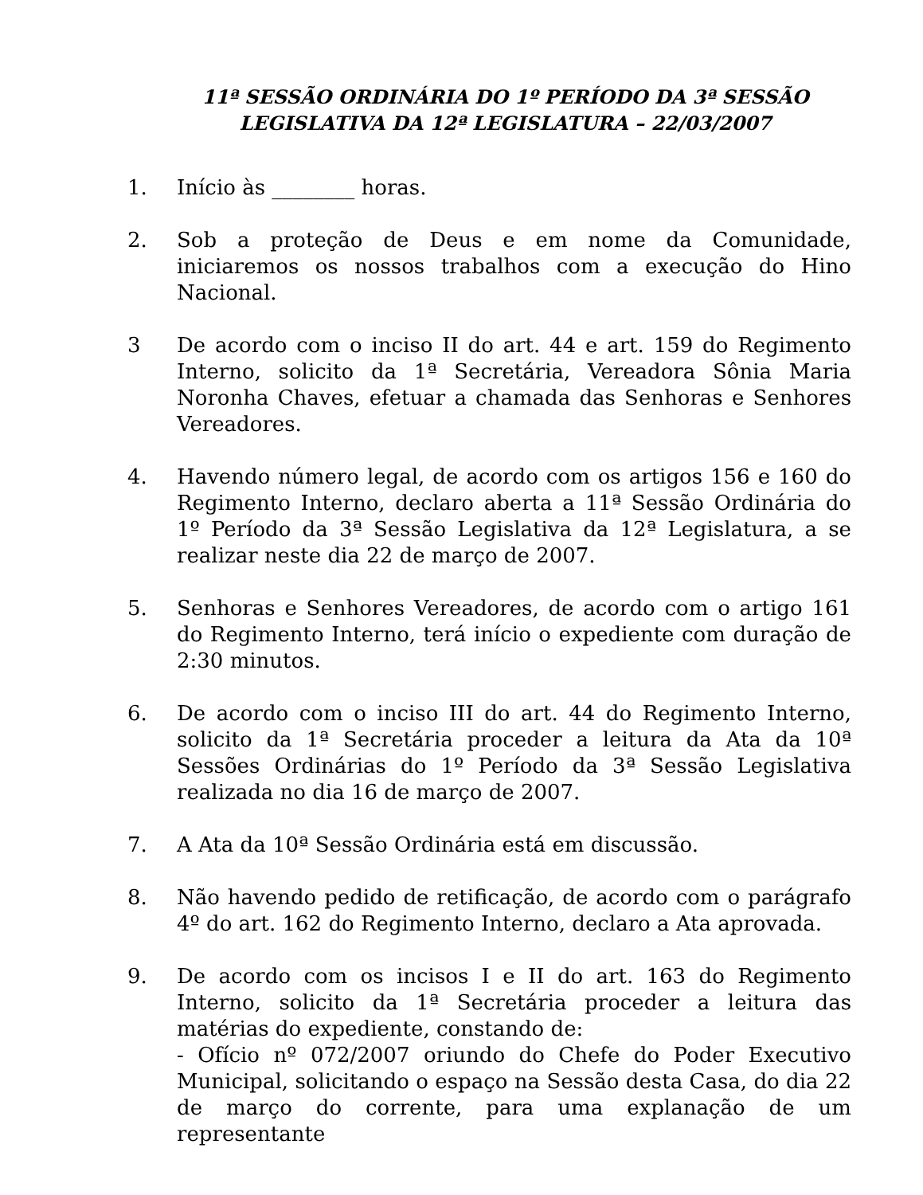11ª SESSÃO ORDINÁRIA DO 1º PERÍODO DA 3ª SESSÃO
LEGISLATIVA DA 12ª LEGISLATURA – 22/03/2007
1. Início às ________ horas.
2. Sob a proteção de Deus e em nome da Comunidade, iniciaremos os nossos trabalhos com a execução do Hino Nacional.
3 De acordo com o inciso II do art. 44 e art. 159 do Regimento Interno, solicito da 1ª Secretária, Vereadora Sônia Maria Noronha Chaves, efetuar a chamada das Senhoras e Senhores Vereadores.
4. Havendo número legal, de acordo com os artigos 156 e 160 do Regimento Interno, declaro aberta a 11ª Sessão Ordinária do 1º Período da 3ª Sessão Legislativa da 12ª Legislatura, a se realizar neste dia 22 de março de 2007.
5. Senhoras e Senhores Vereadores, de acordo com o artigo 161 do Regimento Interno, terá início o expediente com duração de 2:30 minutos.
6. De acordo com o inciso III do art. 44 do Regimento Interno, solicito da 1ª Secretária proceder a leitura da Ata da 10ª Sessões Ordinárias do 1º Período da 3ª Sessão Legislativa realizada no dia 16 de março de 2007.
7. A Ata da 10ª Sessão Ordinária está em discussão.
8. Não havendo pedido de retificação, de acordo com o parágrafo 4º do art. 162 do Regimento Interno, declaro a Ata aprovada.
9. De acordo com os incisos I e II do art. 163 do Regimento Interno, solicito da 1ª Secretária proceder a leitura das matérias do expediente, constando de:
- Ofício nº 072/2007 oriundo do Chefe do Poder Executivo Municipal, solicitando o espaço na Sessão desta Casa, do dia 22 de março do corrente, para uma explanação de um representante